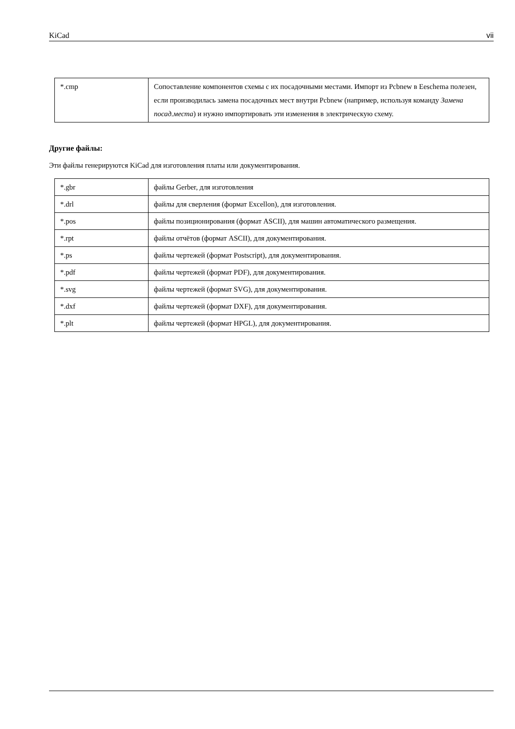KiCad vii
| *.cmp | Сопоставление компонентов схемы с их посадочными местами. Импорт из Pcbnew в Eeschema полезен, если производилась замена посадочных мест внутри Pcbnew (например, используя команду Замена посад.места ) и нужно импортировать эти изменения в электрическую схему. |
Другие файлы:
Эти файлы генерируются KiCad для изготовления платы или документирования.
| *.gbr | файлы Gerber, для изготовления |
| *.drl | файлы для сверления (формат Excellon), для изготовления. |
| *.pos | файлы позиционирования (формат ASCII), для машин автоматического размещения. |
| *.rpt | файлы отчётов (формат ASCII), для документирования. |
| *.ps | файлы чертежей (формат Postscript), для документирования. |
| *.pdf | файлы чертежей (формат PDF), для документирования. |
| *.svg | файлы чертежей (формат SVG), для документирования. |
| *.dxf | файлы чертежей (формат DXF), для документирования. |
| *.plt | файлы чертежей (формат HPGL), для документирования. |